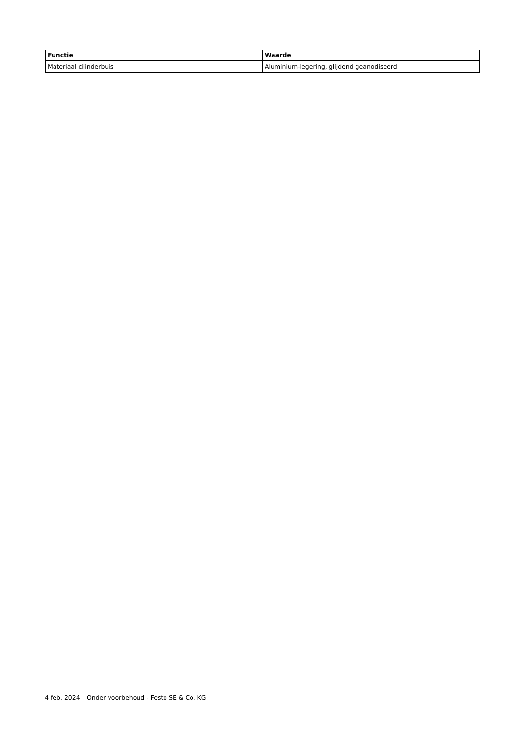| Functie | Waarde |
| --- | --- |
| Materiaal cilinderbuis | Aluminium-legering, glijdend geanodiseerd |
4 feb. 2024 – Onder voorbehoud - Festo SE & Co. KG